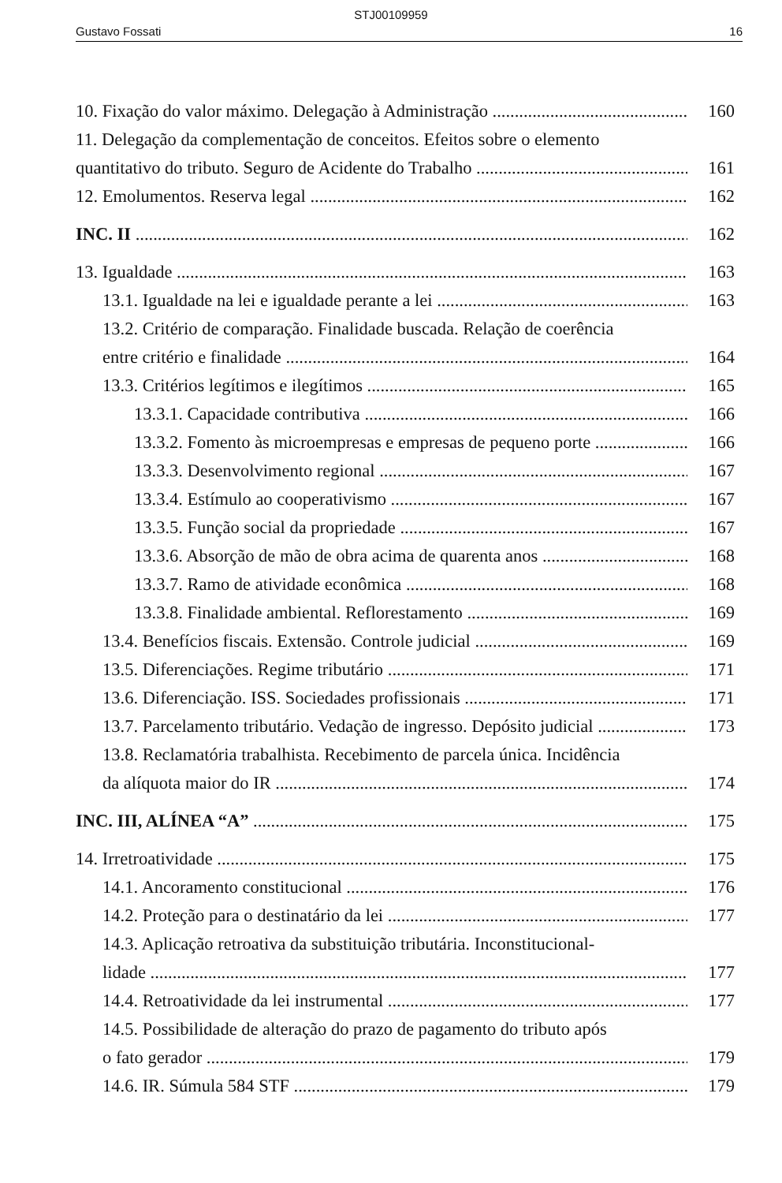STJ00109959
Gustavo Fossati 16
10. Fixação do valor máximo. Delegação à Administração 160
11. Delegação da complementação de conceitos. Efeitos sobre o elemento
quantitativo do tributo. Seguro de Acidente do Trabalho 161
12. Emolumentos. Reserva legal 162
INC. II 162
13. Igualdade 163
13.1. Igualdade na lei e igualdade perante a lei 163
13.2. Critério de comparação. Finalidade buscada. Relação de coerência
entre critério e finalidade 164
13.3. Critérios legítimos e ilegítimos 165
13.3.1. Capacidade contributiva 166
13.3.2. Fomento às microempresas e empresas de pequeno porte 166
13.3.3. Desenvolvimento regional 167
13.3.4. Estímulo ao cooperativismo 167
13.3.5. Função social da propriedade 167
13.3.6. Absorção de mão de obra acima de quarenta anos 168
13.3.7. Ramo de atividade econômica 168
13.3.8. Finalidade ambiental. Reflorestamento 169
13.4. Benefícios fiscais. Extensão. Controle judicial 169
13.5. Diferenciações. Regime tributário 171
13.6. Diferenciação. ISS. Sociedades profissionais 171
13.7. Parcelamento tributário. Vedação de ingresso. Depósito judicial 173
13.8. Reclamatória trabalhista. Recebimento de parcela única. Incidência
da alíquota maior do IR 174
INC. III, ALÍNEA “A” 175
14. Irretroatividade 175
14.1. Ancoramento constitucional 176
14.2. Proteção para o destinatário da lei 177
14.3. Aplicação retroativa da substituição tributária. Inconstitucional-
lidade 177
14.4. Retroatividade da lei instrumental 177
14.5. Possibilidade de alteração do prazo de pagamento do tributo após
o fato gerador 179
14.6. IR. Súmula 584 STF 179